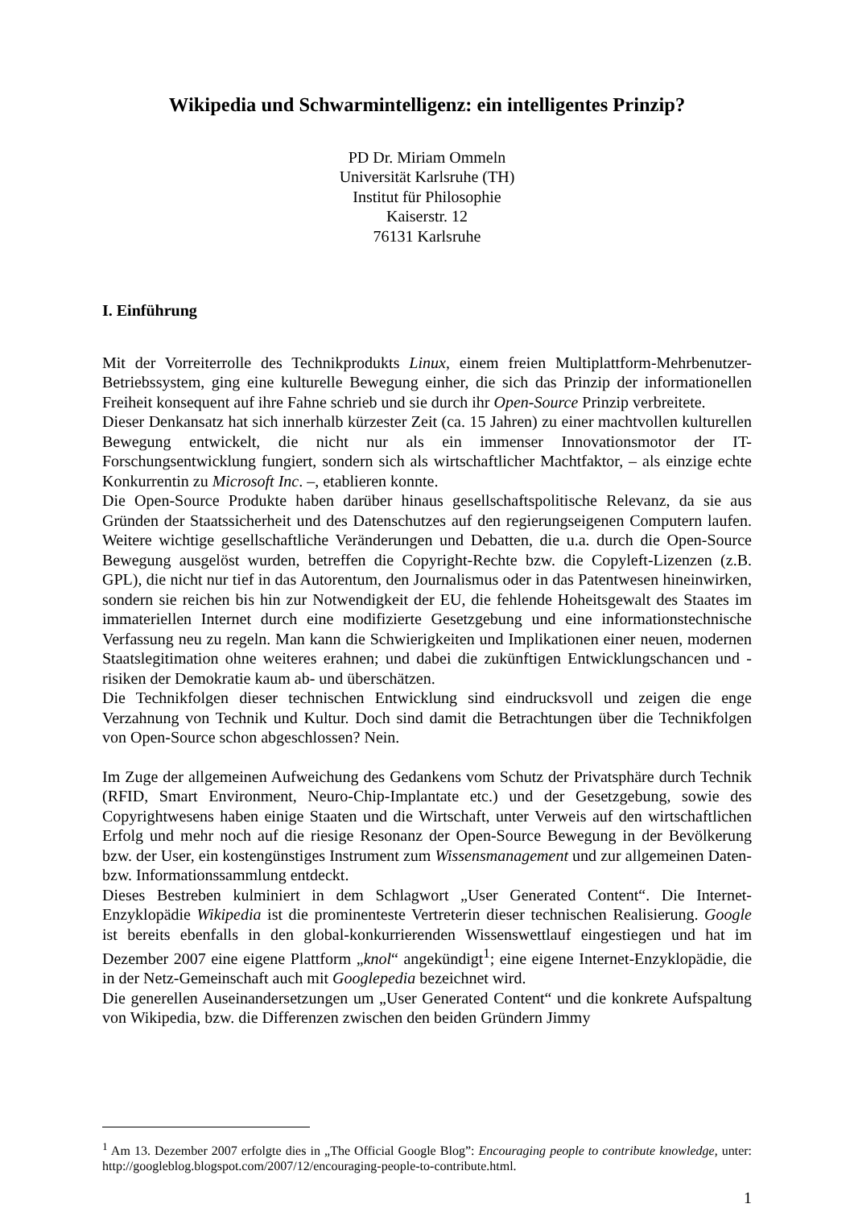Wikipedia und Schwarmintelligenz: ein intelligentes Prinzip?
PD Dr. Miriam Ommeln
Universität Karlsruhe (TH)
Institut für Philosophie
Kaiserstr. 12
76131 Karlsruhe
I. Einführung
Mit der Vorreiterrolle des Technikprodukts Linux, einem freien Multiplattform-Mehrbenutzer-Betriebssystem, ging eine kulturelle Bewegung einher, die sich das Prinzip der informationellen Freiheit konsequent auf ihre Fahne schrieb und sie durch ihr Open-Source Prinzip verbreitete.
Dieser Denkansatz hat sich innerhalb kürzester Zeit (ca. 15 Jahren) zu einer machtvollen kulturellen Bewegung entwickelt, die nicht nur als ein immenser Innovationsmotor der IT-Forschungsentwicklung fungiert, sondern sich als wirtschaftlicher Machtfaktor, – als einzige echte Konkurrentin zu Microsoft Inc. –, etablieren konnte.
Die Open-Source Produkte haben darüber hinaus gesellschaftspolitische Relevanz, da sie aus Gründen der Staatssicherheit und des Datenschutzes auf den regierungseigenen Computern laufen. Weitere wichtige gesellschaftliche Veränderungen und Debatten, die u.a. durch die Open-Source Bewegung ausgelöst wurden, betreffen die Copyright-Rechte bzw. die Copyleft-Lizenzen (z.B. GPL), die nicht nur tief in das Autorentum, den Journalismus oder in das Patentwesen hineinwirken, sondern sie reichen bis hin zur Notwendigkeit der EU, die fehlende Hoheitsgewalt des Staates im immateriellen Internet durch eine modifizierte Gesetzgebung und eine informationstechnische Verfassung neu zu regeln. Man kann die Schwierigkeiten und Implikationen einer neuen, modernen Staatslegitimation ohne weiteres erahnen; und dabei die zukünftigen Entwicklungschancen und -risiken der Demokratie kaum ab- und überschätzen.
Die Technikfolgen dieser technischen Entwicklung sind eindrucksvoll und zeigen die enge Verzahnung von Technik und Kultur. Doch sind damit die Betrachtungen über die Technikfolgen von Open-Source schon abgeschlossen? Nein.
Im Zuge der allgemeinen Aufweichung des Gedankens vom Schutz der Privatsphäre durch Technik (RFID, Smart Environment, Neuro-Chip-Implantate etc.) und der Gesetzgebung, sowie des Copyrightwesens haben einige Staaten und die Wirtschaft, unter Verweis auf den wirtschaftlichen Erfolg und mehr noch auf die riesige Resonanz der Open-Source Bewegung in der Bevölkerung bzw. der User, ein kostengünstiges Instrument zum Wissensmanagement und zur allgemeinen Daten- bzw. Informationssammlung entdeckt.
Dieses Bestreben kulminiert in dem Schlagwort „User Generated Content“. Die Internet-Enzyklopädie Wikipedia ist die prominenteste Vertreterin dieser technischen Realisierung. Google ist bereits ebenfalls in den global-konkurrierenden Wissenswettlauf eingestiegen und hat im Dezember 2007 eine eigene Plattform „knol“ angekündigt<sup>1</sup>; eine eigene Internet-Enzyklopädie, die in der Netz-Gemeinschaft auch mit Googlepedia bezeichnet wird.
Die generellen Auseinandersetzungen um „User Generated Content“ und die konkrete Aufspaltung von Wikipedia, bzw. die Differenzen zwischen den beiden Gründern Jimmy
<sup>1</sup> Am 13. Dezember 2007 erfolgte dies in „The Official Google Blog”: Encouraging people to contribute knowledge, unter: http://googleblog.blogspot.com/2007/12/encouraging-people-to-contribute.html.
1